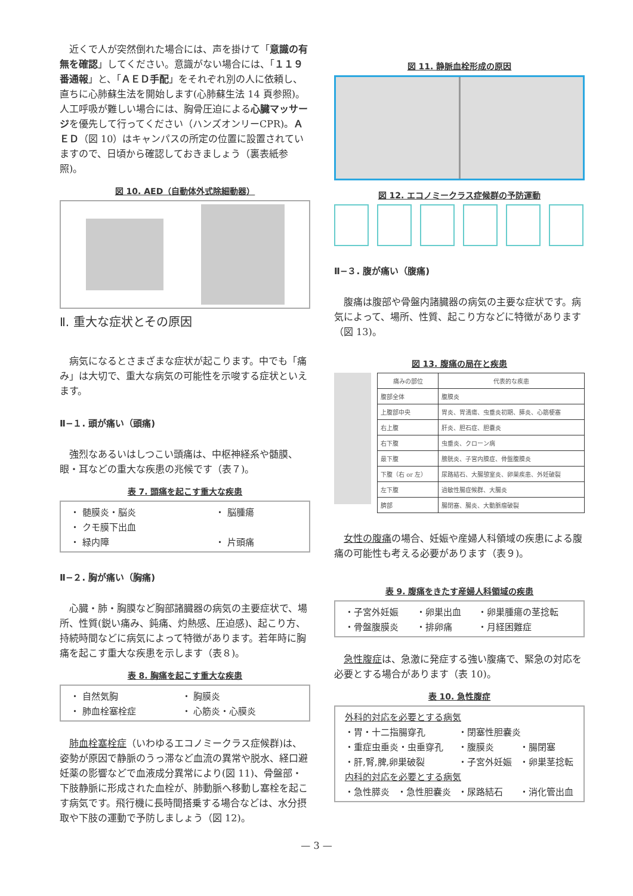近くで人が突然倒れた場合には、声を掛けて「意識の有無を確認」してください。意識がない場合には、「１１９番通報」と、「ＡＥＤ手配」をそれぞれ別の人に依頼し、直ちに心肺蘇生法を開始します(心肺蘇生法 14 頁参照)。人工呼吸が難しい場合には、胸骨圧迫による心臓マッサージを優先して行ってください（ハンズオンリーCPR)。ＡＥＤ（図 10）はキャンパスの所定の位置に設置されていますので、日頃から確認しておきましょう（裏表紙参照)。
図 10. AED（自動体外式除細動器）
Ⅱ. 重大な症状とその原因
病気になるとさまざまな症状が起こります。中でも「痛み」は大切で、重大な病気の可能性を示唆する症状といえます。
Ⅱ−１. 頭が痛い（頭痛)
強烈なあるいはしつこい頭痛は、中枢神経系や髄膜、眼・耳などの重大な疾患の兆候です（表７)。
表 7. 頭痛を起こす重大な疾患
| ・ 髄膜炎・脳炎 | ・ 脳腫瘍 |
| ・ クモ膜下出血 | |
| ・ 緑内障 | ・ 片頭痛 |
Ⅱ−２. 胸が痛い（胸痛)
心臓・肺・胸膜など胸部諸臓器の病気の主要症状で、場所、性質(鋭い痛み、鈍痛、灼熱感、圧迫感)、起こり方、持続時間などに病気によって特徴があります。若年時に胸痛を起こす重大な疾患を示します（表８)。
表 8. 胸痛を起こす重大な疾患
| ・ 自然気胸 | ・ 胸膜炎 |
| ・ 肺血栓塞栓症 | ・ 心筋炎・心膜炎 |
肺血栓塞栓症（いわゆるエコノミークラス症候群)は、姿勢が原因で静脈のうっ滞など血流の異常や脱水、経口避妊薬の影響などで血液成分異常により(図 11)、骨盤部・下肢静脈に形成された血栓が、肺動脈へ移動し塞栓を起こす病気です。飛行機に長時間搭乗する場合などは、水分摂取や下肢の運動で予防しましょう（図 12)。
図 11. 静脈血栓形成の原因
図 12. エコノミークラス症候群の予防運動
Ⅱ−３. 腹が痛い（腹痛)
腹痛は腹部や骨盤内諸臓器の病気の主要な症状です。病気によって、場所、性質、起こり方などに特徴があります（図 13)。
図 13. 腹痛の局在と疾患
| 痛みの部位 | 代表的な疾患 |
| --- | --- |
| 腹部全体 | 腹膜炎 |
| 上腹部中央 | 胃炎、胃潰瘍、虫垂炎初期、膵炎、心筋梗塞 |
| 右上腹 | 肝炎、胆石症、胆嚢炎 |
| 右下腹 | 虫垂炎、クローン病 |
| 最下腹 | 膀胱炎、子宮内膜症、骨盤腹膜炎 |
| 下腹（右 or 左） | 尿路結石、大腸憩室炎、卵巣疾患、外妊破裂 |
| 左下腹 | 過敏性腸症候群、大腸炎 |
| 臍部 | 腸閉塞、腸炎、大動脈瘤破裂 |
女性の腹痛の場合、妊娠や産婦人科領域の疾患による腹痛の可能性も考える必要があります（表９)。
表 9. 腹痛をきたす産婦人科領域の疾患
| ・子宮外妊娠 | ・卵巣出血 | ・卵巣腫瘍の茎捻転 |
| ・骨盤腹膜炎 | ・排卵痛 | ・月経困難症 |
急性腹症は、急激に発症する強い腹痛で、緊急の対応を必要とする場合があります（表 10)。
表 10. 急性腹症
| 外科的対応を必要とする病気 | | | |
| ・胃・十二指腸穿孔 | | ・閉塞性胆嚢炎 | |
| ・重症虫垂炎・虫垂穿孔 | | ・腹膜炎 | ・腸閉塞 |
| ・肝,腎,脾,卵巣破裂 | | ・子宮外妊娠 | ・卵巣茎捻転 |
| 内科的対応を必要とする病気 | | | |
| ・急性膵炎 | ・急性胆嚢炎 | ・尿路結石 | ・消化管出血 |
— 3 —